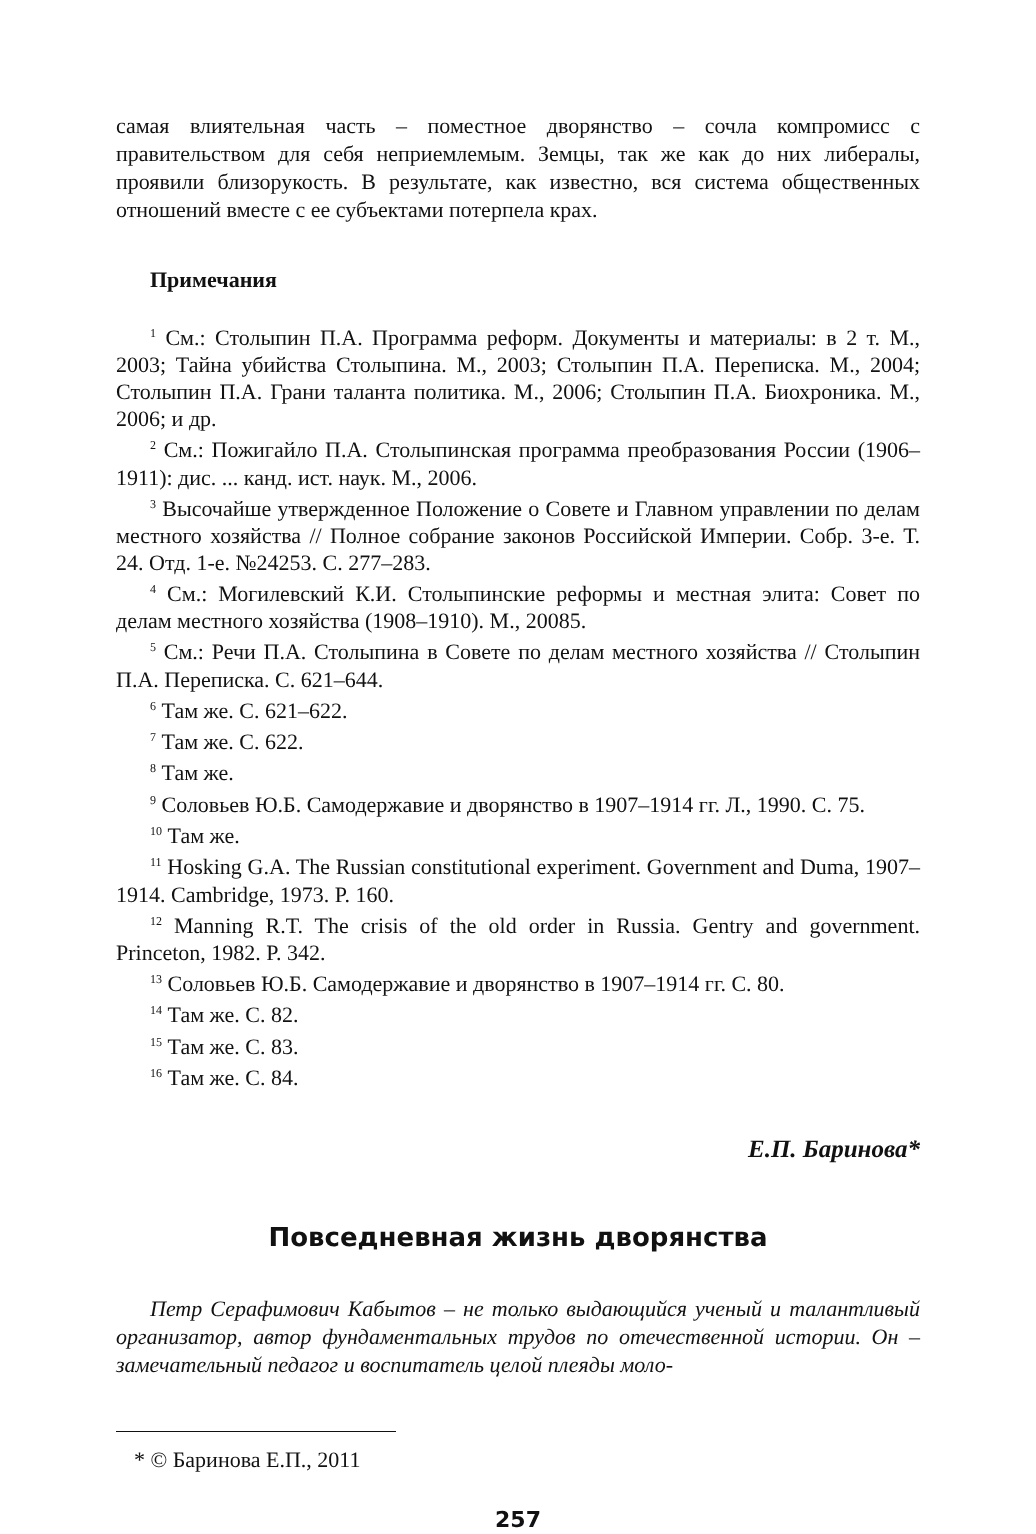самая влиятельная часть – поместное дворянство – сочла компромисс с правительством для себя неприемлемым. Земцы, так же как до них либералы, проявили близорукость. В результате, как известно, вся система общественных отношений вместе с ее субъектами потерпела крах.
Примечания
<sup>1</sup> См.: Столыпин П.А. Программа реформ. Документы и материалы: в 2 т. М., 2003; Тайна убийства Столыпина. М., 2003; Столыпин П.А. Переписка. М., 2004; Столыпин П.А. Грани таланта политика. М., 2006; Столыпин П.А. Биохроника. М., 2006; и др.
<sup>2</sup> См.: Пожигайло П.А. Столыпинская программа преобразования России (1906–1911): дис. ... канд. ист. наук. М., 2006.
<sup>3</sup> Высочайше утвержденное Положение о Совете и Главном управлении по делам местного хозяйства // Полное собрание законов Российской Империи. Собр. 3-е. Т. 24. Отд. 1-е. №24253. С. 277–283.
<sup>4</sup> См.: Могилевский К.И. Столыпинские реформы и местная элита: Совет по делам местного хозяйства (1908–1910). М., 20085.
<sup>5</sup> См.: Речи П.А. Столыпина в Совете по делам местного хозяйства // Столыпин П.А. Переписка. С. 621–644.
<sup>6</sup> Там же. С. 621–622.
<sup>7</sup> Там же. С. 622.
<sup>8</sup> Там же.
<sup>9</sup> Соловьев Ю.Б. Самодержавие и дворянство в 1907–1914 гг. Л., 1990. С. 75.
<sup>10</sup> Там же.
<sup>11</sup> Hosking G.A. The Russian constitutional experiment. Government and Duma, 1907–1914. Cambridge, 1973. P. 160.
<sup>12</sup> Manning R.T. The crisis of the old order in Russia. Gentry and government. Princeton, 1982. P. 342.
<sup>13</sup> Соловьев Ю.Б. Самодержавие и дворянство в 1907–1914 гг. С. 80.
<sup>14</sup> Там же. С. 82.
<sup>15</sup> Там же. С. 83.
<sup>16</sup> Там же. С. 84.
Е.П. Баринова*
Повседневная жизнь дворянства
Петр Серафимович Кабытов – не только выдающийся ученый и талантливый организатор, автор фундаментальных трудов по отечественной истории. Он – замечательный педагог и воспитатель целой плеяды моло-
* © Баринова Е.П., 2011
257